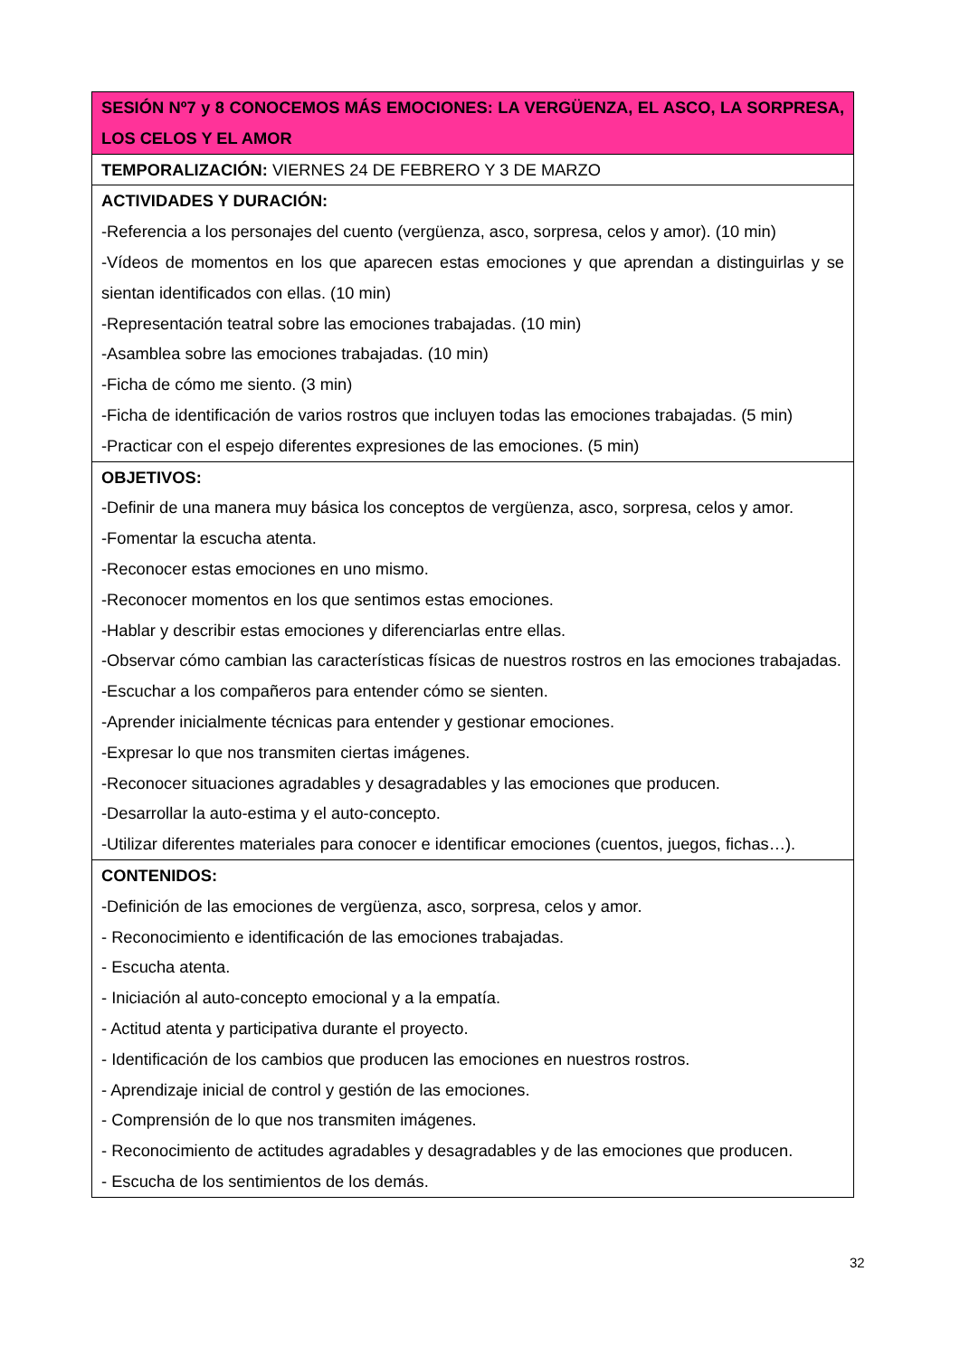| SESIÓN Nº7 y 8 CONOCEMOS MÁS EMOCIONES: LA VERGÜENZA, EL ASCO, LA SORPRESA, LOS CELOS Y EL AMOR |
| TEMPORALIZACIÓN: VIERNES 24 DE FEBRERO Y 3 DE MARZO |
| ACTIVIDADES Y DURACIÓN: -Referencia a los personajes del cuento (vergüenza, asco, sorpresa, celos y amor). (10 min) -Vídeos de momentos en los que aparecen estas emociones y que aprendan a distinguirlas y se sientan identificados con ellas. (10 min) -Representación teatral sobre las emociones trabajadas. (10 min) -Asamblea sobre las emociones trabajadas. (10 min) -Ficha de cómo me siento. (3 min) -Ficha de identificación de varios rostros que incluyen todas las emociones trabajadas. (5 min) -Practicar con el espejo diferentes expresiones de las emociones. (5 min) |
| OBJETIVOS: -Definir de una manera muy básica los conceptos de vergüenza, asco, sorpresa, celos y amor. -Fomentar la escucha atenta. -Reconocer estas emociones en uno mismo. -Reconocer momentos en los que sentimos estas emociones. -Hablar y describir estas emociones y diferenciarlas entre ellas. -Observar cómo cambian las características físicas de nuestros rostros en las emociones trabajadas. -Escuchar a los compañeros para entender cómo se sienten. -Aprender inicialmente técnicas para entender y gestionar emociones. -Expresar lo que nos transmiten ciertas imágenes. -Reconocer situaciones agradables y desagradables y las emociones que producen. -Desarrollar la auto-estima y el auto-concepto. -Utilizar diferentes materiales para conocer e identificar emociones (cuentos, juegos, fichas…). |
| CONTENIDOS: -Definición de las emociones de vergüenza, asco, sorpresa, celos y amor. - Reconocimiento e identificación de las emociones trabajadas. - Escucha atenta. - Iniciación al auto-concepto emocional y a la empatía. - Actitud atenta y participativa durante el proyecto. - Identificación de los cambios que producen las emociones en nuestros rostros. - Aprendizaje inicial de control y gestión de las emociones. - Comprensión de lo que nos transmiten imágenes. - Reconocimiento de actitudes agradables y desagradables y de las emociones que producen. - Escucha de los sentimientos de los demás. |
32